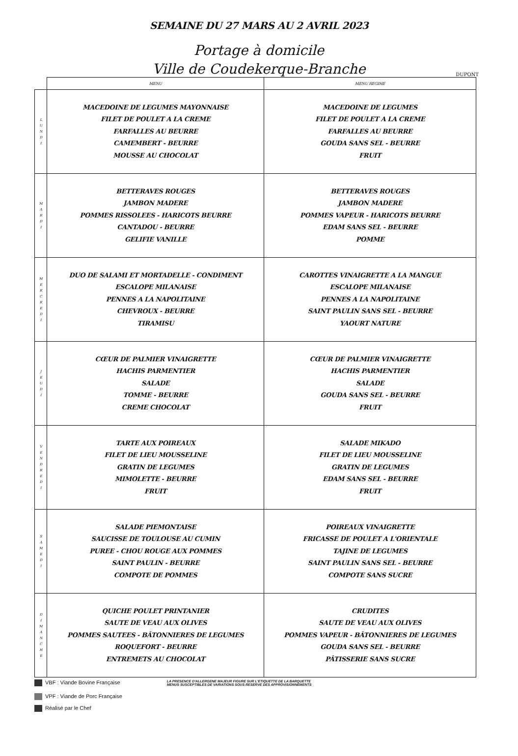SEMAINE DU 27 MARS AU 2 AVRIL 2023
Portage à domicile
Ville de Coudekerque-Branche
DUPONT
| | MENU | MENU REGIME |
| --- | --- | --- |
| L U N D I | MACEDOINE DE LEGUMES MAYONNAISE FILET DE POULET A LA CREME FARFALLES AU BEURRE CAMEMBERT - BEURRE MOUSSE AU CHOCOLAT | MACEDOINE DE LEGUMES FILET DE POULET A LA CREME FARFALLES AU BEURRE GOUDA SANS SEL - BEURRE FRUIT |
| M A R D I | BETTERAVES ROUGES JAMBON MADERE POMMES RISSOLEES - HARICOTS BEURRE CANTADOU - BEURRE GELIFIE VANILLE | BETTERAVES ROUGES JAMBON MADERE POMMES VAPEUR - HARICOTS BEURRE EDAM SANS SEL - BEURRE POMME |
| M E R C R E D I | DUO DE SALAMI ET MORTADELLE - CONDIMENT ESCALOPE MILANAISE PENNES A LA NAPOLITAINE CHEVROUX - BEURRE TIRAMISU | CAROTTES VINAIGRETTE A LA MANGUE ESCALOPE MILANAISE PENNES A LA NAPOLITAINE SAINT PAULIN SANS SEL - BEURRE YAOURT NATURE |
| J E U D I | CŒUR DE PALMIER VINAIGRETTE HACHIS PARMENTIER SALADE TOMME - BEURRE CREME CHOCOLAT | CŒUR DE PALMIER VINAIGRETTE HACHIS PARMENTIER SALADE GOUDA SANS SEL - BEURRE FRUIT |
| V E N D R E D I | TARTE AUX POIREAUX FILET DE LIEU MOUSSELINE GRATIN DE LEGUMES MIMOLETTE - BEURRE FRUIT | SALADE MIKADO FILET DE LIEU MOUSSELINE GRATIN DE LEGUMES EDAM SANS SEL - BEURRE FRUIT |
| S A M E D I | SALADE PIEMONTAISE SAUCISSE DE TOULOUSE AU CUMIN PUREE - CHOU ROUGE AUX POMMES SAINT PAULIN - BEURRE COMPOTE DE POMMES | POIREAUX VINAIGRETTE FRICASSE DE POULET A L'ORIENTALE TAJINE DE LEGUMES SAINT PAULIN SANS SEL - BEURRE COMPOTE SANS SUCRE |
| D I M A N C H E | QUICHE POULET PRINTANIER SAUTE DE VEAU AUX OLIVES POMMES SAUTEES - BÂTONNIERES DE LEGUMES ROQUEFORT - BEURRE ENTREMETS AU CHOCOLAT | CRUDITES SAUTE DE VEAU AUX OLIVES POMMES VAPEUR - BÂTONNIERES DE LEGUMES GOUDA SANS SEL - BEURRE PÂTISSERIE SANS SUCRE |
VBF : Viande Bovine Française
LA PRESENCE D'ALLERGENE MAJEUR FIGURE SUR L'ETIQUETTE DE LA BARQUETTE
MENUS SUSCEPTIBLES DE VARIATIONS SOUS RESERVE DES APPROVISIONNEMENTS
VPF : Viande de Porc Française
Réalisé par le Chef